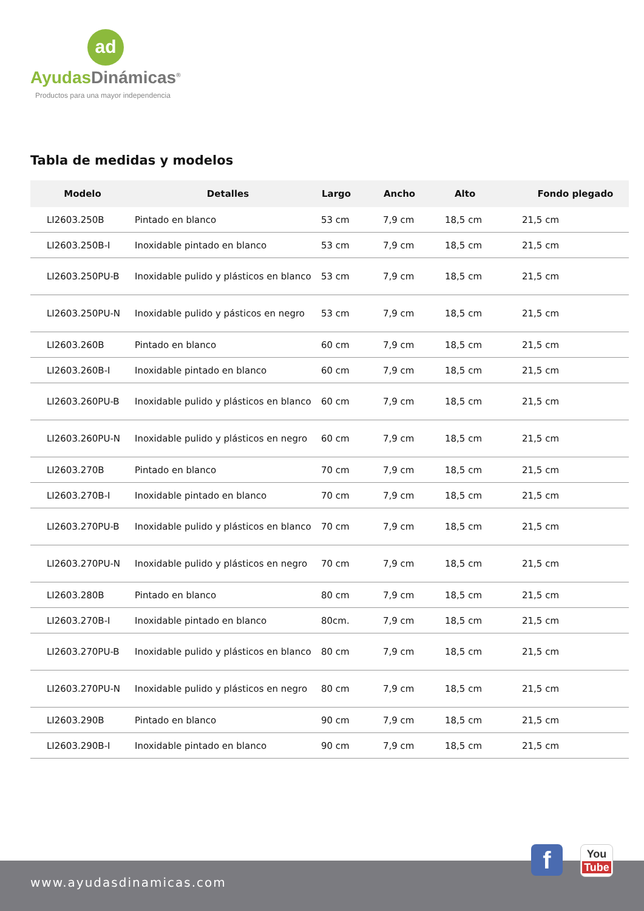ad
Ayudas Dinámicas<sup>®</sup>
Productos para una mayor independencia
Tabla de medidas y modelos
| Modelo | Detalles | Largo | Ancho | Alto | Fondo plegado |
| --- | --- | --- | --- | --- | --- |
| LI2603.250B | Pintado en blanco | 53 cm | 7,9 cm | 18,5 cm | 21,5 cm |
| LI2603.250B-I | Inoxidable pintado en blanco | 53 cm | 7,9 cm | 18,5 cm | 21,5 cm |
| LI2603.250PU-B | Inoxidable pulido y plásticos en blanco | 53 cm | 7,9 cm | 18,5 cm | 21,5 cm |
| LI2603.250PU-N | Inoxidable pulido y pásticos en negro | 53 cm | 7,9 cm | 18,5 cm | 21,5 cm |
| LI2603.260B | Pintado en blanco | 60 cm | 7,9 cm | 18,5 cm | 21,5 cm |
| LI2603.260B-I | Inoxidable pintado en blanco | 60 cm | 7,9 cm | 18,5 cm | 21,5 cm |
| LI2603.260PU-B | Inoxidable pulido y plásticos en blanco | 60 cm | 7,9 cm | 18,5 cm | 21,5 cm |
| LI2603.260PU-N | Inoxidable pulido y plásticos en negro | 60 cm | 7,9 cm | 18,5 cm | 21,5 cm |
| LI2603.270B | Pintado en blanco | 70 cm | 7,9 cm | 18,5 cm | 21,5 cm |
| LI2603.270B-I | Inoxidable pintado en blanco | 70 cm | 7,9 cm | 18,5 cm | 21,5 cm |
| LI2603.270PU-B | Inoxidable pulido y plásticos en blanco | 70 cm | 7,9 cm | 18,5 cm | 21,5 cm |
| LI2603.270PU-N | Inoxidable pulido y plásticos en negro | 70 cm | 7,9 cm | 18,5 cm | 21,5 cm |
| LI2603.280B | Pintado en blanco | 80 cm | 7,9 cm | 18,5 cm | 21,5 cm |
| LI2603.270B-I | Inoxidable pintado en blanco | 80cm. | 7,9 cm | 18,5 cm | 21,5 cm |
| LI2603.270PU-B | Inoxidable pulido y plásticos en blanco | 80 cm | 7,9 cm | 18,5 cm | 21,5 cm |
| LI2603.270PU-N | Inoxidable pulido y plásticos en negro | 80 cm | 7,9 cm | 18,5 cm | 21,5 cm |
| LI2603.290B | Pintado en blanco | 90 cm | 7,9 cm | 18,5 cm | 21,5 cm |
| LI2603.290B-I | Inoxidable pintado en blanco | 90 cm | 7,9 cm | 18,5 cm | 21,5 cm |
www.ayudasdinamicas.com
f
You
Tube